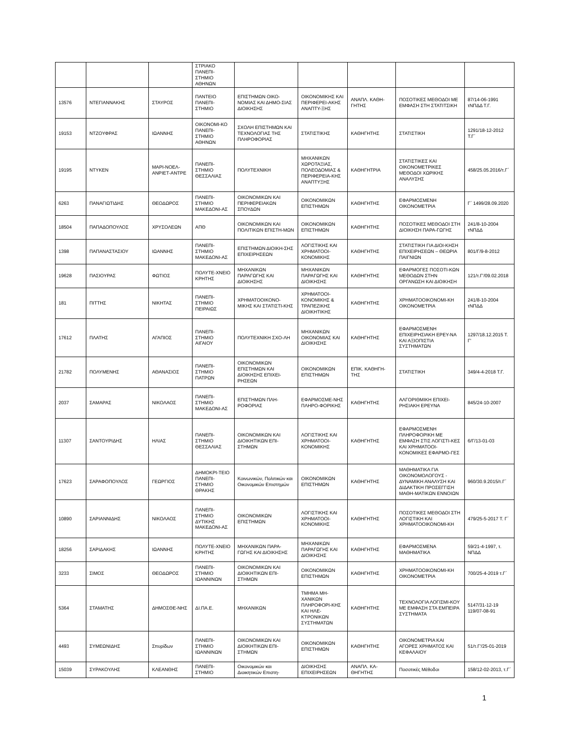| | | | ΣΤΡΙΑΚΟ ΠΑΝΕΠΙ-ΣΤΗΜΙΟ ΑΘΗΝΩΝ | | | | | |
| 13576 | ΝΤΕΓΙΑΝΝΑΚΗΣ | ΣΤΑΥΡΟΣ | ΠΑΝΤΕΙΟ ΠΑΝΕΠΙ-ΣΤΗΜΙΟ | ΕΠΙΣΤΗΜΩΝ ΟΙΚΟ-ΝΟΜΙΑΣ ΚΑΙ ΔΗΜΟ-ΣΙΑΣ ΔΙΟΙΚΗΣΗΣ | ΟΙΚΟΝΟΜΙΚΗΣ ΚΑΙ ΠΕΡΙΦΕΡΕΙ-ΑΚΗΣ ΑΝΑΠΤΥ-ΞΗΣ | ΑΝΑΠΛ. ΚΑΘΗ-ΓΗΤΗΣ | ΠΟΣΟΤΙΚΕΣ ΜΕΘΟΔΟΙ ΜΕ ΕΜΦΑΣΗ ΣΤΗ ΣΤΑΤΙΤΣΙΚΗ | 87/14-06-1991 τΝΠΔΔ Τ.Γ. |
| 19153 | ΝΤΖΟΥΦΡΑΣ | ΙΩΑΝΝΗΣ | ΟΙΚΟΝΟΜΙ-ΚΟ ΠΑΝΕΠΙ-ΣΤΗΜΙΟ ΑΘΗΝΩΝ | ΣΧΟΛΗ ΕΠΙΣΤΗΜΩΝ ΚΑΙ ΤΕΧΝΟΛΟΓΙΑΣ ΤΗΣ ΠΛΗΡΟΦΟΡΙΑΣ | ΣΤΑΤΙΣΤΙΚΗΣ | ΚΑΘΗΓΗΤΗΣ | ΣΤΑΤΙΣΤΙΚΗ | 1291/18-12-2012 Τ.Γ΄ |
| 19195 | ΝΤΥΚΕΝ | ΜΑΡΙ-ΝΟΕΛ-ΑΝΡΙΕΤ-ΑΝΤΡΕ | ΠΑΝΕΠΙ-ΣΤΗΜΙΟ ΘΕΣΣΑΛΙΑΣ | ΠΟΛΥΤΕΧΝΙΚΗ | ΜΗΧΑΝΙΚΩΝ ΧΩΡΟΤΑΞΙΑΣ, ΠΟΛΕΟΔΟΜΙΑΣ & ΠΕΡΙΦΕΡΕΙΑ-ΚΗΣ ΑΝΑΠΤΥΞΗΣ | ΚΑΘΗΓΗΤΡΙΑ | ΣΤΑΤΙΣΤΙΚΕΣ ΚΑΙ ΟΙΚΟΝΟΜΕΤΡΙΚΕΣ ΜΕΘΟΔΟΙ ΧΩΡΙΚΗΣ ΑΝΑΛΥΣΗΣ | 458/25.05.2016/τ.Γ΄ |
| 6263 | ΠΑΝΑΓΙΩΤΙΔΗΣ | ΘΕΟΔΩΡΟΣ | ΠΑΝΕΠΙ-ΣΤΗΜΙΟ ΜΑΚΕΔΟΝΙ-ΑΣ | ΟΙΚΟΝΟΜΙΚΩΝ ΚΑΙ ΠΕΡΙΦΕΡΕΙΑΚΩΝ ΣΠΟΥΔΩΝ | ΟΙΚΟΝΟΜΙΚΩΝ ΕΠΙΣΤΗΜΩΝ | ΚΑΘΗΓΗΤΗΣ | ΕΦΑΡΜΟΣΜΕΝΗ ΟΙΚΟΝΟΜΕΤΡΙΑ | Γ΄ 1499/28.09.2020 |
| 18504 | ΠΑΠΑΔΟΠΟΥΛΟΣ | ΧΡΥΣΟΛΕΩΝ | ΑΠΘ | ΟΙΚΟΝΟΜΙΚΩΝ ΚΑΙ ΠΟΛΙΤΙΚΩΝ ΕΠΙΣΤΗ-ΜΩΝ | ΟΙΚΟΝΟΜΙΚΩΝ ΕΠΙΣΤΗΜΩΝ | ΚΑΘΗΓΗΤΗΣ | ΠΟΣΟΤΙΚΕΣ ΜΕΘΟΔΟΙ ΣΤΗ ΔΙΟΙΚΗΣΗ ΠΑΡΑ-ΓΩΓΗΣ | 241/8-10-2004 τΝΠΔΔ |
| 1398 | ΠΑΠΑΝΑΣΤΑΣΙΟΥ | ΙΩΑΝΝΗΣ | ΠΑΝΕΠΙ-ΣΤΗΜΙΟ ΜΑΚΕΔΟΝΙ-ΑΣ | ΕΠΙΣΤΗΜΩΝ ΔΙΟΙΚΗ-ΣΗΣ ΕΠΙΧΕΙΡΗΣΕΩΝ | ΛΟΓΙΣΤΙΚΗΣ ΚΑΙ ΧΡΗΜΑΤΟΟΙ-ΚΟΝΟΜΙΚΗΣ | ΚΑΘΗΓΗΤΗΣ | ΣΤΑΤΙΣΤΙΚΗ ΓΙΑ ΔΙΟΙ-ΚΗΣΗ ΕΠΙΧΕΙΡΗΣΕΩΝ – ΘΕΩΡΙΑ ΠΑΙΓΝΙΩΝ | 801/Γ/9-8-2012 |
| 19628 | ΠΑΣΙΟΥΡΑΣ | ΦΩΤΙΟΣ | ΠΟΛΥΤΕ-ΧΝΕΙΟ ΚΡΗΤΗΣ | ΜΗΧΑΝΙΚΩΝ ΠΑΡΑΓΩΓΗΣ ΚΑΙ ΔΙΟΙΚΗΣΗΣ | ΜΗΧΑΝΙΚΩΝ ΠΑΡΑΓΩΓΗΣ ΚΑΙ ΔΙΟΙΚΗΣΗΣ | ΚΑΘΗΓΗΤΗΣ | ΕΦΑΡΜΟΓΕΣ ΠΟΣΟΤΙ-ΚΩΝ ΜΕΘΟΔΩΝ ΣΤΗΝ ΟΡΓΑΝΩΣΗ ΚΑΙ ΔΙΟΙΚΗΣΗ | 121/τ.Γ'/09.02.2018 |
| 181 | ΠΙΤΤΗΣ | ΝΙΚΗΤΑΣ | ΠΑΝΕΠΙ-ΣΤΗΜΙΟ ΠΕΙΡΑΙΩΣ | ΧΡΗΜΑΤΟΟΙΚΟΝΟ-ΜΙΚΗΣ ΚΑΙ ΣΤΑΤΙΣΤΙ-ΚΗΣ | ΧΡΗΜΑΤΟΟΙ-ΚΟΝΟΜΙΚΗΣ & ΤΡΑΠΕΖΙΚΗΣ ΔΙΟΙΚΗΤΙΚΗΣ | ΚΑΘΗΓΗΤΗΣ | ΧΡΗΜΑΤΟΟΙΚΟΝΟΜΙ-ΚΗ ΟΙΚΟΝΟΜΕΤΡΙΑ | 241/8-10-2004 τΝΠΔΔ |
| 17612 | ΠΛΑΤΗΣ | ΑΓΑΠΙΟΣ | ΠΑΝΕΠΙ-ΣΤΗΜΙΟ ΑΙΓΑΙΟΥ | ΠΟΛΥΤΕΧΝΙΚΗ ΣΧΟ-ΛΗ | ΜΗΧΑΝΙΚΩΝ ΟΙΚΟΝΟΜΙΑΣ ΚΑΙ ΔΙΟΙΚΗΣΗΣ | ΚΑΘΗΓΗΤΗΣ | ΕΦΑΡΜΟΣΜΕΝΗ ΕΠΙΧΕΙΡΗΣΙΑΚΗ ΕΡΕΥ-ΝΑ ΚΑΙ ΑΞΙΟΠΙΣΤΙΑ ΣΥΣΤΗΜΑΤΩΝ | 1297/18.12.2015 Τ. Γ' |
| 21782 | ΠΟΛΥΜΕΝΗΣ | ΑΘΑΝΑΣΙΟΣ | ΠΑΝΕΠΙ-ΣΤΗΜΙΟ ΠΑΤΡΩΝ | ΟΙΚΟΝΟΜΙΚΩΝ ΕΠΙΣΤΗΜΩΝ ΚΑΙ ΔΙΟΙΚΗΣΗΣ ΕΠΙΧΕΙ-ΡΗΣΕΩΝ | ΟΙΚΟΝΟΜΙΚΩΝ ΕΠΙΣΤΗΜΩΝ | ΕΠΙΚ. ΚΑΘΗΓΗ-ΤΗΣ | ΣΤΑΤΙΣΤΙΚΗ | 349/4-4-2018 Τ.Γ. |
| 2037 | ΣΑΜΑΡΑΣ | ΝΙΚΟΛΑΟΣ | ΠΑΝΕΠΙ-ΣΤΗΜΙΟ ΜΑΚΕΔΟΝΙ-ΑΣ | ΕΠΙΣΤΗΜΩΝ ΠΛΗ-ΡΟΦΟΡΙΑΣ | ΕΦΑΡΜΟΣΜΕ-ΝΗΣ ΠΛΗΡΟ-ΦΟΡΙΚΗΣ | ΚΑΘΗΓΗΤΗΣ | ΑΛΓΟΡΙΘΜΙΚΗ ΕΠΙΧΕΙ-ΡΗΣΙΑΚΗ ΕΡΕΥΝΑ | 845/24-10-2007 |
| 11307 | ΣΑΝΤΟΥΡΙΔΗΣ | ΗΛΙΑΣ | ΠΑΝΕΠΙ-ΣΤΗΜΙΟ ΘΕΣΣΑΛΙΑΣ | ΟΙΚΟΝΟΜΙΚΩΝ ΚΑΙ ΔΙΟΙΚΗΤΙΚΩΝ ΕΠΙ-ΣΤΗΜΩΝ | ΛΟΓΙΣΤΙΚΗΣ ΚΑΙ ΧΡΗΜΑΤΟΟΙ-ΚΟΝΟΜΙΚΗΣ | ΚΑΘΗΓΗΤΗΣ | ΕΦΑΡΜΟΣΜΕΝΗ ΠΛΗΡΟΦΟΡΙΚΗ ΜΕ ΕΜΦΑΣΗ ΣΤΙΣ ΛΟΓΙΣΤΙ-ΚΕΣ ΚΑΙ ΧΡΗΜΑΤΟΟΙ-ΚΟΝΟΜΙΚΕΣ ΕΦΑΡΜΟ-ΓΕΣ | 6/Γ/13-01-03 |
| 17623 | ΣΑΡΑΦΟΠΟΥΛΟΣ | ΓΕΩΡΓΙΟΣ | ΔΗΜΟΚΡΙ-ΤΕΙΟ ΠΑΝΕΠΙ-ΣΤΗΜΙΟ ΘΡΑΚΗΣ | Κοινωνικών, Πολιτικών και Οικονομικών Επιστημών | ΟΙΚΟΝΟΜΙΚΩΝ ΕΠΙΣΤΗΜΩΝ | ΚΑΘΗΓΗΤΗΣ | ΜΑΘΗΜΑΤΙΚΑ ΓΙΑ ΟΙΚΟΝΟΜΟΛΟΓΟΥΣ - ΔΥΝΑΜΙΚΗ ΑΝΑΛΥΣΗ ΚΑΙ ΔΙΔΑΚΤΙΚΗ ΠΡΟΣΕΓΓΙΣΗ ΜΑΘΗ-ΜΑΤΙΚΩΝ ΕΝΝΟΙΩΝ | 960/30.9.2015/τ.Γ΄ |
| 10890 | ΣΑΡΙΑΝΝΙΔΗΣ | ΝΙΚΟΛΑΟΣ | ΠΑΝΕΠΙ-ΣΤΗΜΙΟ ΔΥΤΙΚΗΣ ΜΑΚΕΔΟΝΙ-ΑΣ | ΟΙΚΟΝΟΜΙΚΩΝ ΕΠΙΣΤΗΜΩΝ | ΛΟΓΙΣΤΙΚΗΣ ΚΑΙ ΧΡΗΜΑΤΟΟΙ-ΚΟΝΟΜΙΚΗΣ | ΚΑΘΗΓΗΤΗΣ | ΠΟΣΟΤΙΚΕΣ ΜΕΘΟΔΟΙ ΣΤΗ ΛΟΓΙΣΤΙΚΗ ΚΑΙ ΧΡΗΜΑΤΟΟΙΚΟΝΟΜΙ-ΚΗ | 479/25-5-2017 Τ. Γ΄ |
| 18256 | ΣΑΡΙΔΑΚΗΣ | ΙΩΑΝΝΗΣ | ΠΟΛΥΤΕ-ΧΝΕΙΟ ΚΡΗΤΗΣ | ΜΗΧΑΝΙΚΩΝ ΠΑΡΑ-ΓΩΓΗΣ ΚΑΙ ΔΙΟΙΚΗΣΗΣ | ΜΗΧΑΝΙΚΩΝ ΠΑΡΑΓΩΓΗΣ ΚΑΙ ΔΙΟΙΚΗΣΗΣ | ΚΑΘΗΓΗΤΗΣ | ΕΦΑΡΜΟΣΜΕΝΑ ΜΑΘΗΜΑΤΙΚΑ | 59/21-4-1997, τ. ΝΠΔΔ |
| 3233 | ΣΙΜΟΣ | ΘΕΟΔΩΡΟΣ | ΠΑΝΕΠΙ-ΣΤΗΜΙΟ ΙΩΑΝΝΙΝΩΝ | ΟΙΚΟΝΟΜΙΚΩΝ ΚΑΙ ΔΙΟΙΚΗΤΙΚΩΝ ΕΠΙ-ΣΤΗΜΩΝ | ΟΙΚΟΝΟΜΙΚΩΝ ΕΠΙΣΤΗΜΩΝ | ΚΑΘΗΓΗΤΗΣ | ΧΡΗΜΑΤΟΟΙΚΟΝΟΜΙ-ΚΗ ΟΙΚΟΝΟΜΕΤΡΙΑ | 700/25-4-2019 τ.Γ΄ |
| 5364 | ΣΤΑΜΑΤΗΣ | ΔΗΜΟΣΘΕ-ΝΗΣ | ΔΙ.ΠΑ.Ε. | ΜΗΧΑΝΙΚΩΝ | ΤΜΗΜΑ ΜΗ-ΧΑΝΙΚΩΝ ΠΛΗΡΟΦΟΡΙ-ΚΗΣ ΚΑΙ ΗΛΕ-ΚΤΡΟΝΙΚΩΝ ΣΥΣΤΗΜΑΤΩΝ | ΚΑΘΗΓΗΤΗΣ | ΤΕΧΝΟΛΟΓΙΑ ΛΟΓΙΣΜΙ-ΚΟΥ ΜΕ ΕΜΦΑΣΗ ΣΤΑ ΕΜΠΕΙΡΑ ΣΥΣΤΗΜΑΤΑ | 5147/31-12-19 119/07-08-91 |
| 4493 | ΣΥΜΕΩΝΙΔΗΣ | Σπυρίδων | ΠΑΝΕΠΙ-ΣΤΗΜΙΟ ΙΩΑΝΝΙΝΩΝ | ΟΙΚΟΝΟΜΙΚΩΝ ΚΑΙ ΔΙΟΙΚΗΤΙΚΩΝ ΕΠΙ-ΣΤΗΜΩΝ | ΟΙΚΟΝΟΜΙΚΩΝ ΕΠΙΣΤΗΜΩΝ | ΚΑΘΗΓΗΤΗΣ | ΟΙΚΟΝΟΜΕΤΡΙΑ ΚΑΙ ΑΓΟΡΕΣ ΧΡΗΜΑΤΟΣ ΚΑΙ ΚΕΦΑΛΑΙΟΥ | 51/τ.Γ'/25-01-2019 |
| 15039 | ΣΥΡΑΚΟΥΛΗΣ | ΚΛΕΑΝΘΗΣ | ΠΑΝΕΠΙ-ΣΤΗΜΙΟ | Οικονομικών και Διοικητικών Επιστη- | ΔΙΟΙΚΗΣΗΣ ΕΠΙΧΕΙΡΗΣΕΩΝ | ΑΝΑΠΛ. ΚΑ-ΘΗΓΗΤΗΣ | Ποσοτικές Μέθοδοι | 158/12-02-2013, τ.Γ΄ |
1